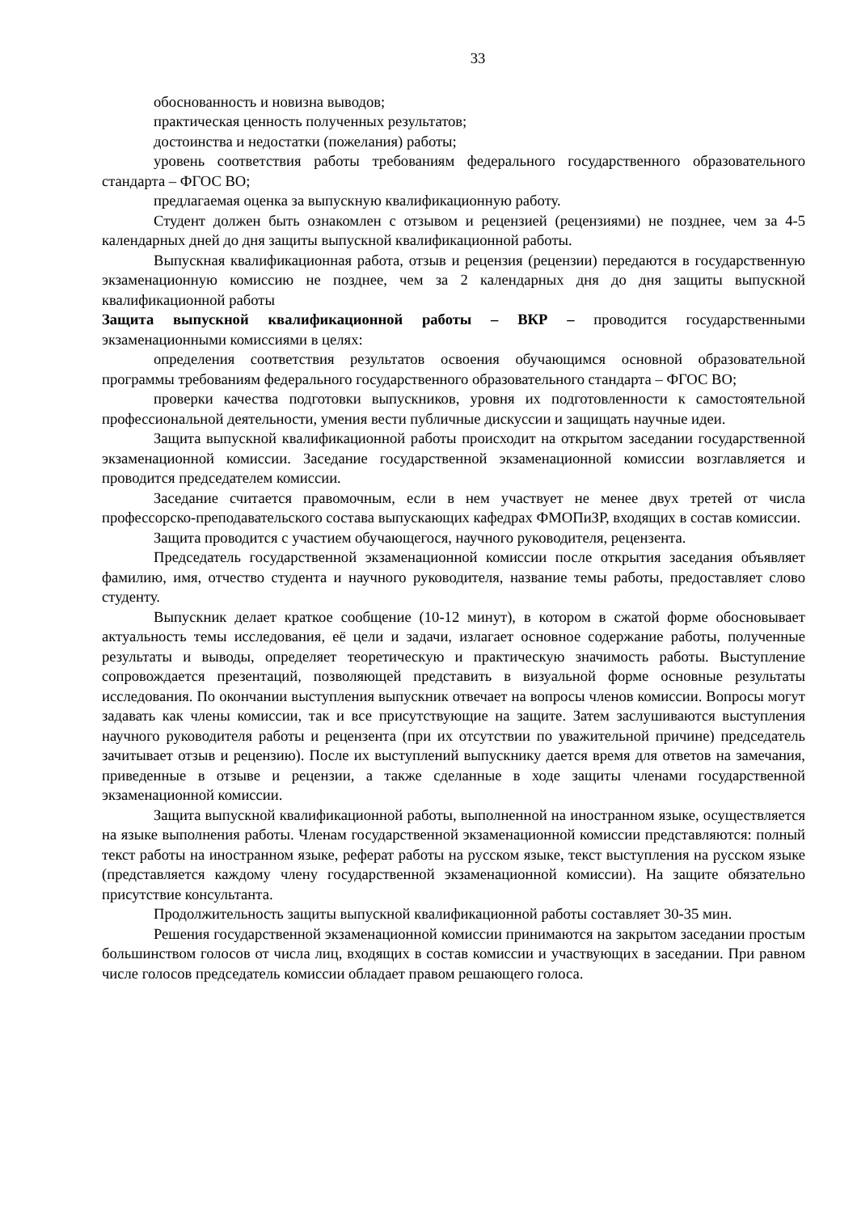33
обоснованность и новизна выводов;
практическая ценность полученных результатов;
достоинства и недостатки (пожелания) работы;
уровень соответствия работы требованиям федерального государственного образовательного стандарта – ФГОС ВО;
предлагаемая оценка за выпускную квалификационную работу.
Студент должен быть ознакомлен с отзывом и рецензией (рецензиями) не позднее, чем за 4-5 календарных дней до дня защиты выпускной квалификационной работы.
Выпускная квалификационная работа, отзыв и рецензия (рецензии) передаются в государственную экзаменационную комиссию не позднее, чем за 2 календарных дня до дня защиты выпускной квалификационной работы
Защита выпускной квалификационной работы – ВКР – проводится государственными экзаменационными комиссиями в целях:
определения соответствия результатов освоения обучающимся основной образовательной программы требованиям федерального государственного образовательного стандарта – ФГОС ВО;
проверки качества подготовки выпускников, уровня их подготовленности к самостоятельной профессиональной деятельности, умения вести публичные дискуссии и защищать научные идеи.
Защита выпускной квалификационной работы происходит на открытом заседании государственной экзаменационной комиссии. Заседание государственной экзаменационной комиссии возглавляется и проводится председателем комиссии.
Заседание считается правомочным, если в нем участвует не менее двух третей от числа профессорско-преподавательского состава выпускающих кафедрах ФМОПиЗР, входящих в состав комиссии.
Защита проводится с участием обучающегося, научного руководителя, рецензента.
Председатель государственной экзаменационной комиссии после открытия заседания объявляет фамилию, имя, отчество студента и научного руководителя, название темы работы, предоставляет слово студенту.
Выпускник делает краткое сообщение (10-12 минут), в котором в сжатой форме обосновывает актуальность темы исследования, её цели и задачи, излагает основное содержание работы, полученные результаты и выводы, определяет теоретическую и практическую значимость работы. Выступление сопровождается презентаций, позволяющей представить в визуальной форме основные результаты исследования. По окончании выступления выпускник отвечает на вопросы членов комиссии. Вопросы могут задавать как члены комиссии, так и все присутствующие на защите. Затем заслушиваются выступления научного руководителя работы и рецензента (при их отсутствии по уважительной причине) председатель зачитывает отзыв и рецензию). После их выступлений выпускнику дается время для ответов на замечания, приведенные в отзыве и рецензии, а также сделанные в ходе защиты членами государственной экзаменационной комиссии.
Защита выпускной квалификационной работы, выполненной на иностранном языке, осуществляется на языке выполнения работы. Членам государственной экзаменационной комиссии представляются: полный текст работы на иностранном языке, реферат работы на русском языке, текст выступления на русском языке (представляется каждому члену государственной экзаменационной комиссии). На защите обязательно присутствие консультанта.
Продолжительность защиты выпускной квалификационной работы составляет 30-35 мин.
Решения государственной экзаменационной комиссии принимаются на закрытом заседании простым большинством голосов от числа лиц, входящих в состав комиссии и участвующих в заседании. При равном числе голосов председатель комиссии обладает правом решающего голоса.